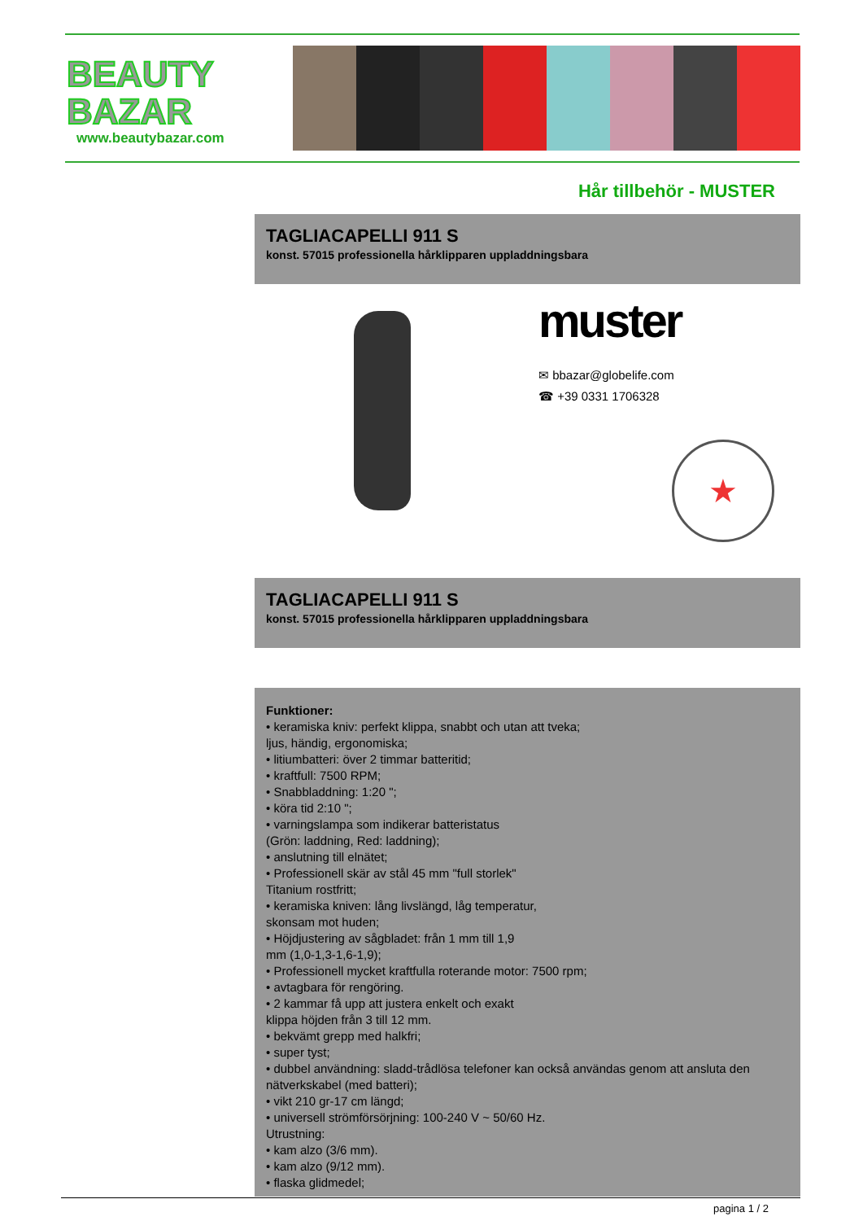BEAUTY
BAZAR
www.beautybazar.com
Hår tillbehör - MUSTER
TAGLIACAPELLI 911 S
konst. 57015 professionella hårklipparen uppladdningsbara
muster
✉ bbazar@globelife.com
☎ +39 0331 1706328
★
TAGLIACAPELLI 911 S
konst. 57015 professionella hårklipparen uppladdningsbara
Funktioner:
• keramiska kniv: perfekt klippa, snabbt och utan att tveka;
ljus, händig, ergonomiska;
• litiumbatteri: över 2 timmar batteritid;
• kraftfull: 7500 RPM;
• Snabbladdning: 1:20 ";
• köra tid 2:10 ";
• varningslampa som indikerar batteristatus
(Grön: laddning, Red: laddning);
• anslutning till elnätet;
• Professionell skär av stål 45 mm "full storlek"
Titanium rostfritt;
• keramiska kniven: lång livslängd, låg temperatur,
skonsam mot huden;
• Höjdjustering av sågbladet: från 1 mm till 1,9
mm (1,0-1,3-1,6-1,9);
• Professionell mycket kraftfulla roterande motor: 7500 rpm;
• avtagbara för rengöring.
• 2 kammar få upp att justera enkelt och exakt
klippa höjden från 3 till 12 mm.
• bekvämt grepp med halkfri;
• super tyst;
• dubbel användning: sladd-trådlösa telefoner kan också användas genom att ansluta den nätverkskabel (med batteri);
• vikt 210 gr-17 cm längd;
• universell strömförsörjning: 100-240 V ~ 50/60 Hz.
Utrustning:
• kam alzo (3/6 mm).
• kam alzo (9/12 mm).
• flaska glidmedel;
pagina 1 / 2